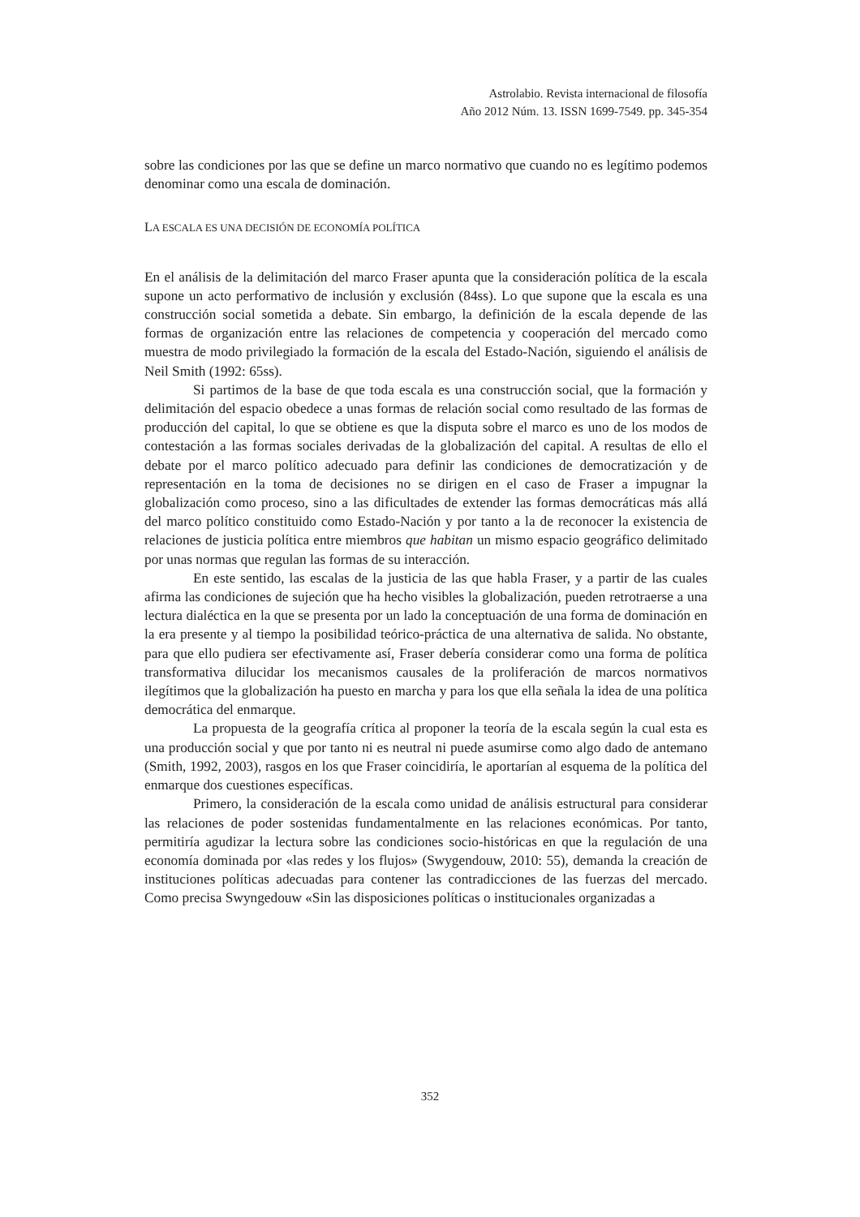Astrolabio. Revista internacional de filosofía
Año 2012 Núm. 13. ISSN 1699-7549. pp. 345-354
sobre las condiciones por las que se define un marco normativo que cuando no es legítimo podemos denominar como una escala de dominación.
LA ESCALA ES UNA DECISIÓN DE ECONOMÍA POLÍTICA
En el análisis de la delimitación del marco Fraser apunta que la consideración política de la escala supone un acto performativo de inclusión y exclusión (84ss). Lo que supone que la escala es una construcción social sometida a debate. Sin embargo, la definición de la escala depende de las formas de organización entre las relaciones de competencia y cooperación del mercado como muestra de modo privilegiado la formación de la escala del Estado-Nación, siguiendo el análisis de Neil Smith (1992: 65ss).
Si partimos de la base de que toda escala es una construcción social, que la formación y delimitación del espacio obedece a unas formas de relación social como resultado de las formas de producción del capital, lo que se obtiene es que la disputa sobre el marco es uno de los modos de contestación a las formas sociales derivadas de la globalización del capital. A resultas de ello el debate por el marco político adecuado para definir las condiciones de democratización y de representación en la toma de decisiones no se dirigen en el caso de Fraser a impugnar la globalización como proceso, sino a las dificultades de extender las formas democráticas más allá del marco político constituido como Estado-Nación y por tanto a la de reconocer la existencia de relaciones de justicia política entre miembros que habitan un mismo espacio geográfico delimitado por unas normas que regulan las formas de su interacción.
En este sentido, las escalas de la justicia de las que habla Fraser, y a partir de las cuales afirma las condiciones de sujeción que ha hecho visibles la globalización, pueden retrotraerse a una lectura dialéctica en la que se presenta por un lado la conceptuación de una forma de dominación en la era presente y al tiempo la posibilidad teórico-práctica de una alternativa de salida. No obstante, para que ello pudiera ser efectivamente así, Fraser debería considerar como una forma de política transformativa dilucidar los mecanismos causales de la proliferación de marcos normativos ilegítimos que la globalización ha puesto en marcha y para los que ella señala la idea de una política democrática del enmarque.
La propuesta de la geografía crítica al proponer la teoría de la escala según la cual esta es una producción social y que por tanto ni es neutral ni puede asumirse como algo dado de antemano (Smith, 1992, 2003), rasgos en los que Fraser coincidiría, le aportarían al esquema de la política del enmarque dos cuestiones específicas.
Primero, la consideración de la escala como unidad de análisis estructural para considerar las relaciones de poder sostenidas fundamentalmente en las relaciones económicas. Por tanto, permitiría agudizar la lectura sobre las condiciones socio-históricas en que la regulación de una economía dominada por «las redes y los flujos» (Swygendouw, 2010: 55), demanda la creación de instituciones políticas adecuadas para contener las contradicciones de las fuerzas del mercado. Como precisa Swyngedouw «Sin las disposiciones políticas o institucionales organizadas a
352